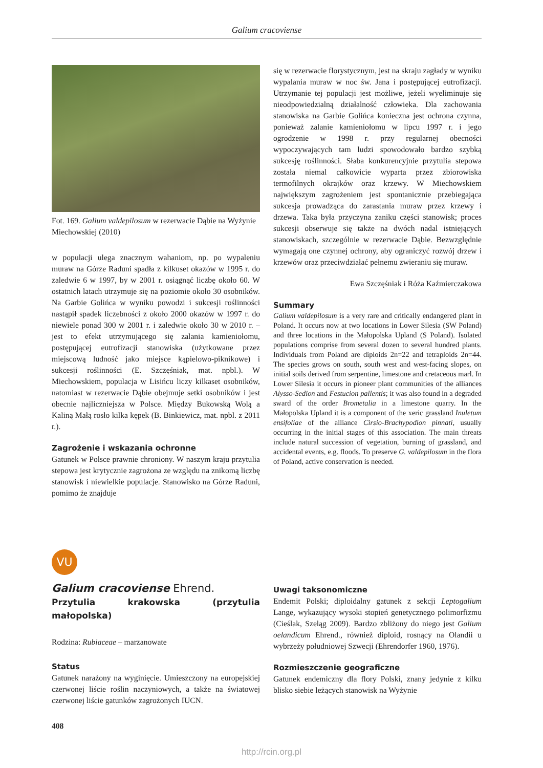Galium cracoviense
Fot. 169. Galium valdepilosum w rezerwacie Dąbie na Wyżynie Miechowskiej (2010)
w populacji ulega znacznym wahaniom, np. po wypaleniu muraw na Górze Raduni spadła z kilkuset okazów w 1995 r. do zaledwie 6 w 1997, by w 2001 r. osiągnąć liczbę około 60. W ostatnich latach utrzymuje się na poziomie około 30 osobników. Na Garbie Golińca w wyniku powodzi i sukcesji roślinności nastąpił spadek liczebności z około 2000 okazów w 1997 r. do niewiele ponad 300 w 2001 r. i zaledwie około 30 w 2010 r. – jest to efekt utrzymującego się zalania kamieniołomu, postępującej eutrofizacji stanowiska (użytkowane przez miejscową ludność jako miejsce kąpielowo-piknikowe) i sukcesji roślinności (E. Szczęśniak, mat. npbl.). W Miechowskiem, populacja w Lisińcu liczy kilkaset osobników, natomiast w rezerwacie Dąbie obejmuje setki osobników i jest obecnie najliczniejsza w Polsce. Między Bukowską Wolą a Kaliną Małą rosło kilka kępek (B. Binkiewicz, mat. npbl. z 2011 r.).
Zagrożenie i wskazania ochronne
Gatunek w Polsce prawnie chroniony. W naszym kraju przytulia stepowa jest krytycznie zagrożona ze względu na znikomą liczbę stanowisk i niewielkie populacje. Stanowisko na Górze Raduni, pomimo że znajduje
się w rezerwacie florystycznym, jest na skraju zagłady w wyniku wypalania muraw w noc św. Jana i postępującej eutrofizacji. Utrzymanie tej populacji jest możliwe, jeżeli wyeliminuje się nieodpowiedzialną działalność człowieka. Dla zachowania stanowiska na Garbie Golińca konieczna jest ochrona czynna, ponieważ zalanie kamieniołomu w lipcu 1997 r. i jego ogrodzenie w 1998 r. przy regularnej obecności wypoczywających tam ludzi spowodowało bardzo szybką sukcesję roślinności. Słaba konkurencyjnie przytulia stepowa została niemal całkowicie wyparta przez zbiorowiska termofilnych okrajków oraz krzewy. W Miechowskiem największym zagrożeniem jest spontanicznie przebiegająca sukcesja prowadząca do zarastania muraw przez krzewy i drzewa. Taka była przyczyna zaniku części stanowisk; proces sukcesji obserwuje się także na dwóch nadal istniejących stanowiskach, szczególnie w rezerwacie Dąbie. Bezwzględnie wymagają one czynnej ochrony, aby ograniczyć rozwój drzew i krzewów oraz przeciwdziałać pełnemu zwieraniu się muraw.
Ewa Szczęśniak i Róża Kaźmierczakowa
Summary
Galium valdepilosum is a very rare and critically endangered plant in Poland. It occurs now at two locations in Lower Silesia (SW Poland) and three locations in the Małopolska Upland (S Poland). Isolated populations comprise from several dozen to several hundred plants. Individuals from Poland are diploids 2n=22 and tetraploids 2n=44. The species grows on south, south west and west-facing slopes, on initial soils derived from serpentine, limestone and cretaceous marl. In Lower Silesia it occurs in pioneer plant communities of the alliances Alysso-Sedion and Festucion pallentis; it was also found in a degraded sward of the order Brometalia in a limestone quarry. In the Małopolska Upland it is a component of the xeric grassland Inuletum ensifoliae of the alliance Cirsio-Brachypodion pinnati, usually occurring in the initial stages of this association. The main threats include natural succession of vegetation, burning of grassland, and accidental events, e.g. floods. To preserve G. valdepilosum in the flora of Poland, active conservation is needed.
VU
Galium cracoviense Ehrend.
Przytulia krakowska (przytulia małopolska)
Rodzina: Rubiaceae – marzanowate
Status
Gatunek narażony na wyginięcie. Umieszczony na europejskiej czerwonej liście roślin naczyniowych, a także na światowej czerwonej liście gatunków zagrożonych IUCN.
408
Uwagi taksonomiczne
Endemit Polski; diploidalny gatunek z sekcji Leptogalium Lange, wykazujący wysoki stopień genetycznego polimorfizmu (Cieślak, Szeląg 2009). Bardzo zbliżony do niego jest Galium oelandicum Ehrend., również diploid, rosnący na Olandii u wybrzeży południowej Szwecji (Ehrendorfer 1960, 1976).
Rozmieszczenie geograficzne
Gatunek endemiczny dla flory Polski, znany jedynie z kilku blisko siebie leżących stanowisk na Wyżynie
http://rcin.org.pl